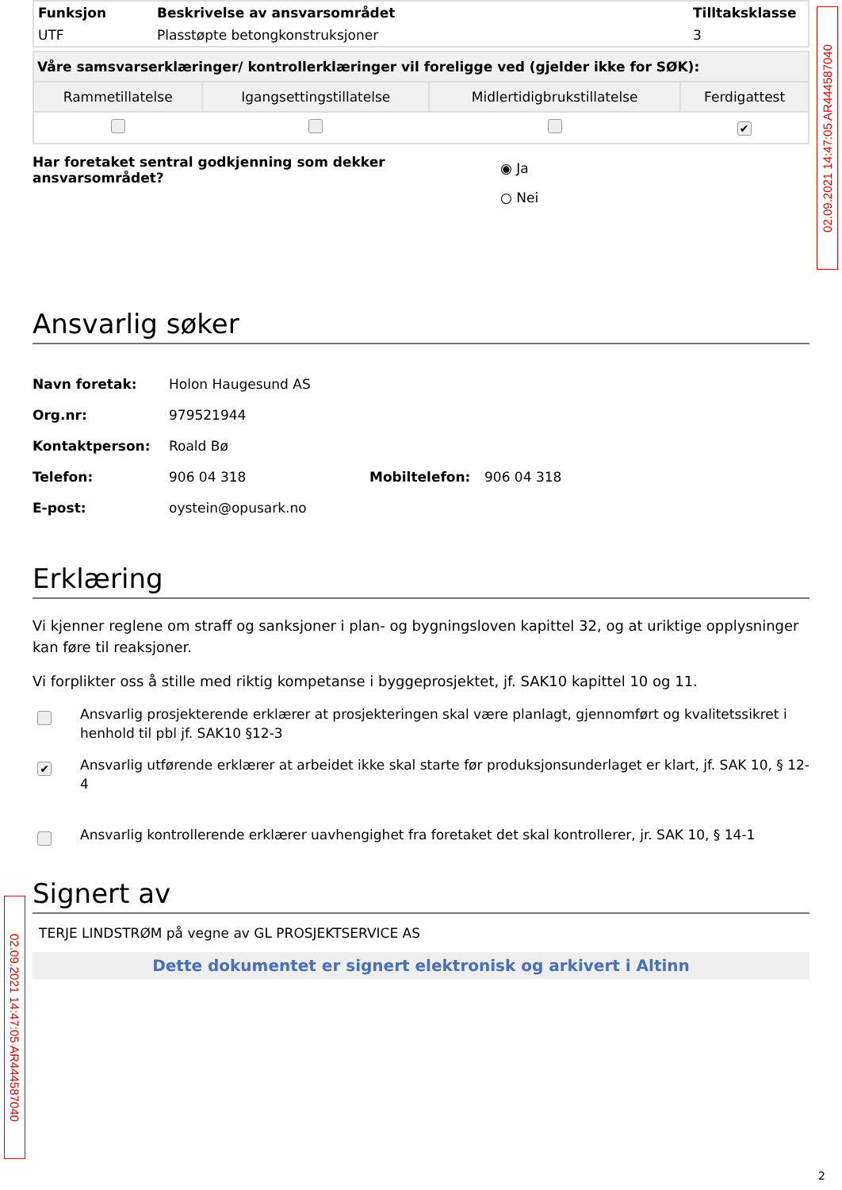02.09.2021 14:47:05 AR444587040
| Funksjon | Beskrivelse av ansvarsområdet | Tilltaksklasse |
| --- | --- | --- |
| UTF | Plasstøpte betongkonstruksjoner | 3 |
| Våre samsvarserklæringer/ kontrollerklæringer vil foreligge ved (gjelder ikke for SØK): | | | |
| --- | --- | --- | --- |
| Rammetillatelse | Igangsettingstillatelse | Midlertidigbrukstillatelse | Ferdigattest |
| | | | ✔ |
Har foretaket sentral godkjenning som dekker ansvarsområdet?
◉ Ja
○ Nei
Ansvarlig søker
Navn foretak: Holon Haugesund AS
Org.nr: 979521944
Kontaktperson: Roald Bø
Telefon: 906 04 318 Mobiltelefon: 906 04 318
E-post: oystein@opusark.no
Erklæring
Vi kjenner reglene om straff og sanksjoner i plan- og bygningsloven kapittel 32, og at uriktige opplysninger kan føre til reaksjoner.
Vi forplikter oss å stille med riktig kompetanse i byggeprosjektet, jf. SAK10 kapittel 10 og 11.
Ansvarlig prosjekterende erklærer at prosjekteringen skal være planlagt, gjennomført og kvalitetssikret i henhold til pbl jf. SAK10 §12-3
✔ Ansvarlig utførende erklærer at arbeidet ikke skal starte før produksjonsunderlaget er klart, jf. SAK 10, § 12-4
Ansvarlig kontrollerende erklærer uavhengighet fra foretaket det skal kontrollerer, jr. SAK 10, § 14-1
02.09.2021 14:47:05 AR444587040
Signert av
TERJE LINDSTRØM på vegne av GL PROSJEKTSERVICE AS
Dette dokumentet er signert elektronisk og arkivert i Altinn
2